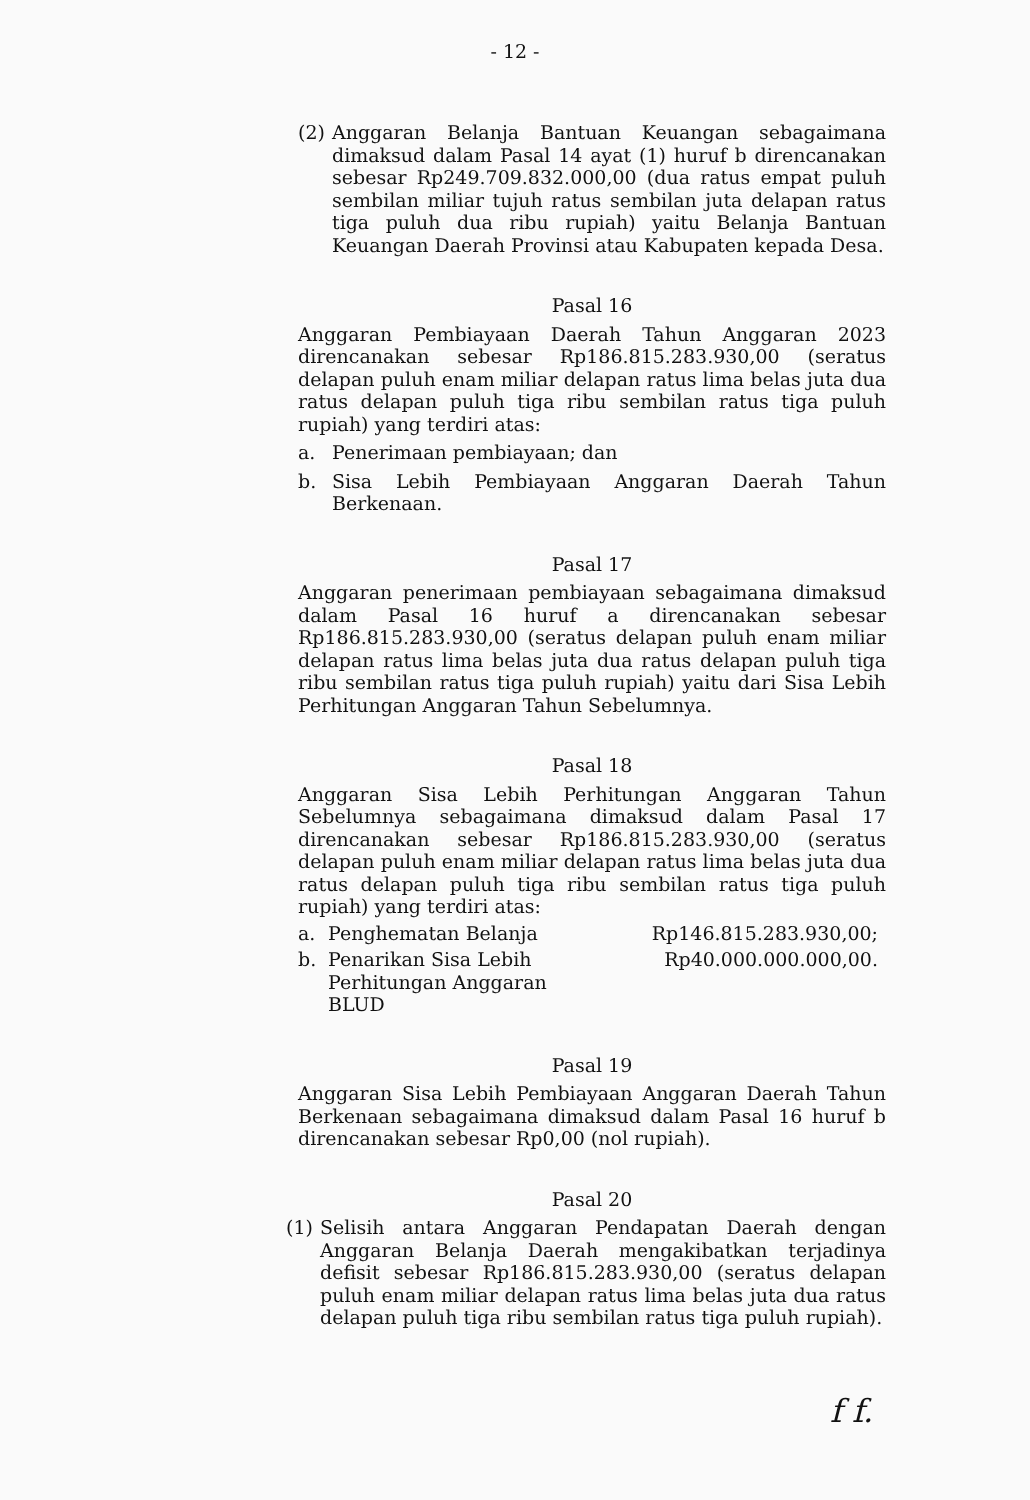- 12 -
(2) Anggaran Belanja Bantuan Keuangan sebagaimana dimaksud dalam Pasal 14 ayat (1) huruf b direncanakan sebesar Rp249.709.832.000,00 (dua ratus empat puluh sembilan miliar tujuh ratus sembilan juta delapan ratus tiga puluh dua ribu rupiah) yaitu Belanja Bantuan Keuangan Daerah Provinsi atau Kabupaten kepada Desa.
Pasal 16
Anggaran Pembiayaan Daerah Tahun Anggaran 2023 direncanakan sebesar Rp186.815.283.930,00 (seratus delapan puluh enam miliar delapan ratus lima belas juta dua ratus delapan puluh tiga ribu sembilan ratus tiga puluh rupiah) yang terdiri atas:
a. Penerimaan pembiayaan; dan
b. Sisa Lebih Pembiayaan Anggaran Daerah Tahun Berkenaan.
Pasal 17
Anggaran penerimaan pembiayaan sebagaimana dimaksud dalam Pasal 16 huruf a direncanakan sebesar Rp186.815.283.930,00 (seratus delapan puluh enam miliar delapan ratus lima belas juta dua ratus delapan puluh tiga ribu sembilan ratus tiga puluh rupiah) yaitu dari Sisa Lebih Perhitungan Anggaran Tahun Sebelumnya.
Pasal 18
Anggaran Sisa Lebih Perhitungan Anggaran Tahun Sebelumnya sebagaimana dimaksud dalam Pasal 17 direncanakan sebesar Rp186.815.283.930,00 (seratus delapan puluh enam miliar delapan ratus lima belas juta dua ratus delapan puluh tiga ribu sembilan ratus tiga puluh rupiah) yang terdiri atas:
a. Penghematan Belanja Rp146.815.283.930,00;
b. Penarikan Sisa Lebih Perhitungan Anggaran BLUD Rp40.000.000.000,00.
Pasal 19
Anggaran Sisa Lebih Pembiayaan Anggaran Daerah Tahun Berkenaan sebagaimana dimaksud dalam Pasal 16 huruf b direncanakan sebesar Rp0,00 (nol rupiah).
Pasal 20
(1) Selisih antara Anggaran Pendapatan Daerah dengan Anggaran Belanja Daerah mengakibatkan terjadinya defisit sebesar Rp186.815.283.930,00 (seratus delapan puluh enam miliar delapan ratus lima belas juta dua ratus delapan puluh tiga ribu sembilan ratus tiga puluh rupiah).
f f.